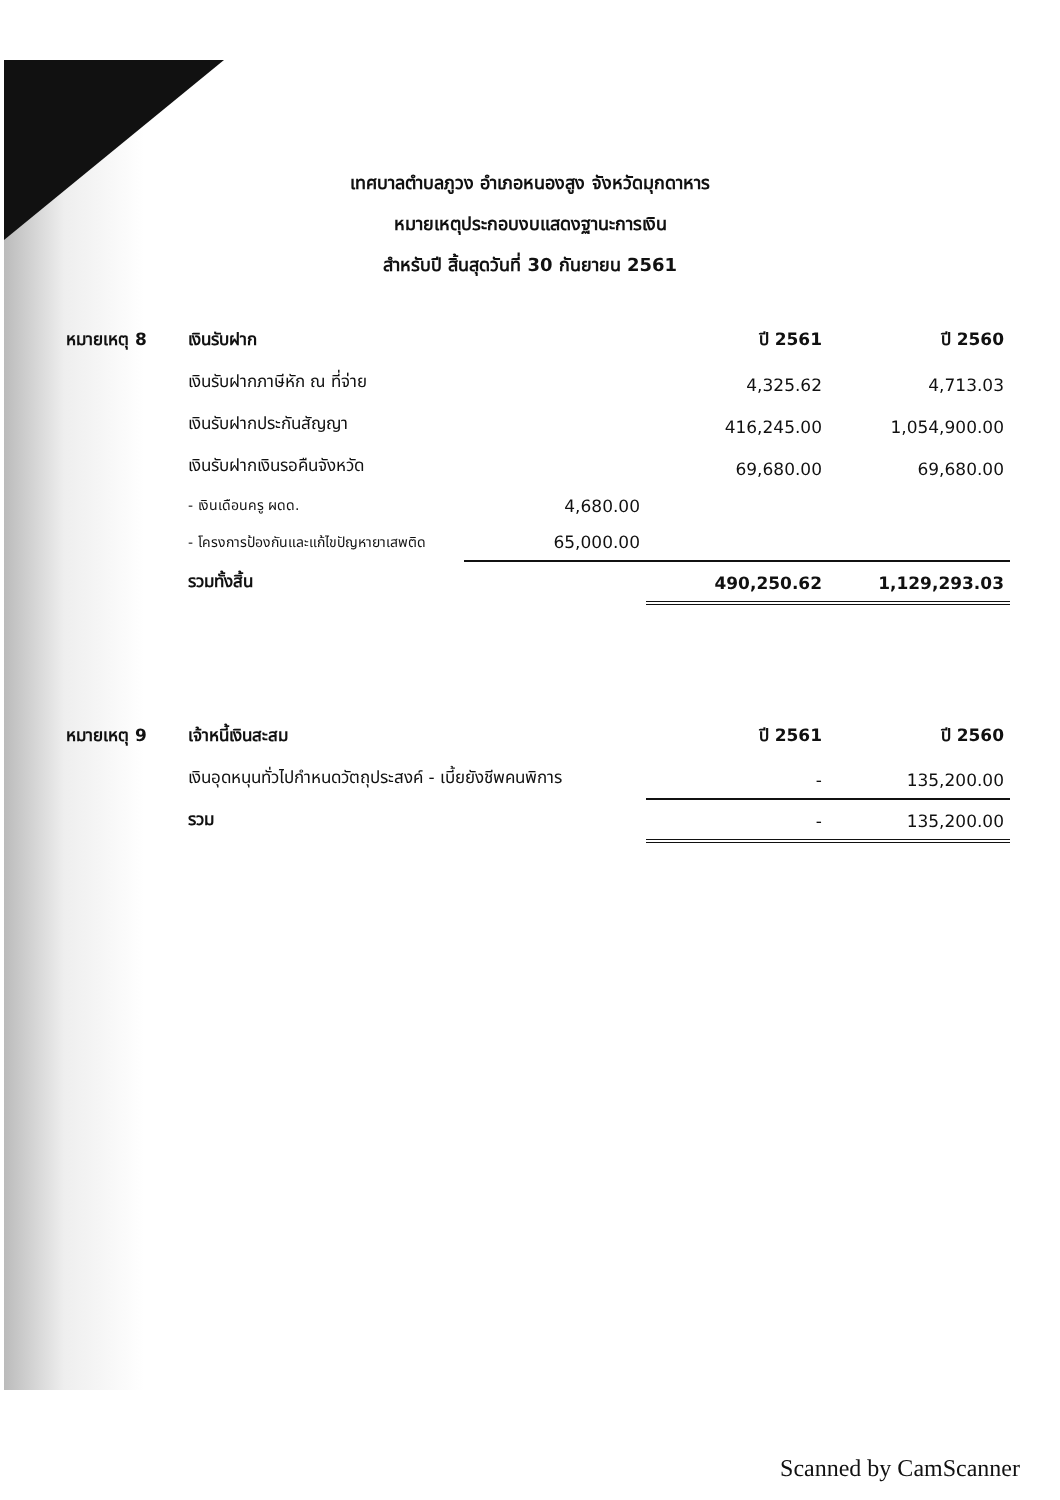เทศบาลตำบลภูวง อำเภอหนองสูง จังหวัดมุกดาหาร
หมายเหตุประกอบงบแสดงฐานะการเงิน
สำหรับปี สิ้นสุดวันที่ 30 กันยายน 2561
| หมายเหตุ 8 | เงินรับฝาก | | ปี 2561 | ปี 2560 |
| --- | --- | --- | --- | --- |
| | เงินรับฝากภาษีหัก ณ ที่จ่าย | | 4,325.62 | 4,713.03 |
| | เงินรับฝากประกันสัญญา | | 416,245.00 | 1,054,900.00 |
| | เงินรับฝากเงินรอคืนจังหวัด | | 69,680.00 | 69,680.00 |
| | - เงินเดือนครู ผดด. | 4,680.00 | | |
| | - โครงการป้องกันและแก้ไขปัญหายาเสพติด | 65,000.00 | | |
| | รวมทั้งสิ้น | | 490,250.62 | 1,129,293.03 |
| หมายเหตุ 9 | เจ้าหนี้เงินสะสม | ปี 2561 | ปี 2560 |
| --- | --- | --- | --- |
| | เงินอุดหนุนทั่วไปกำหนดวัตถุประสงค์ - เบี้ยยังชีพคนพิการ | - | 135,200.00 |
| | รวม | - | 135,200.00 |
Scanned by CamScanner